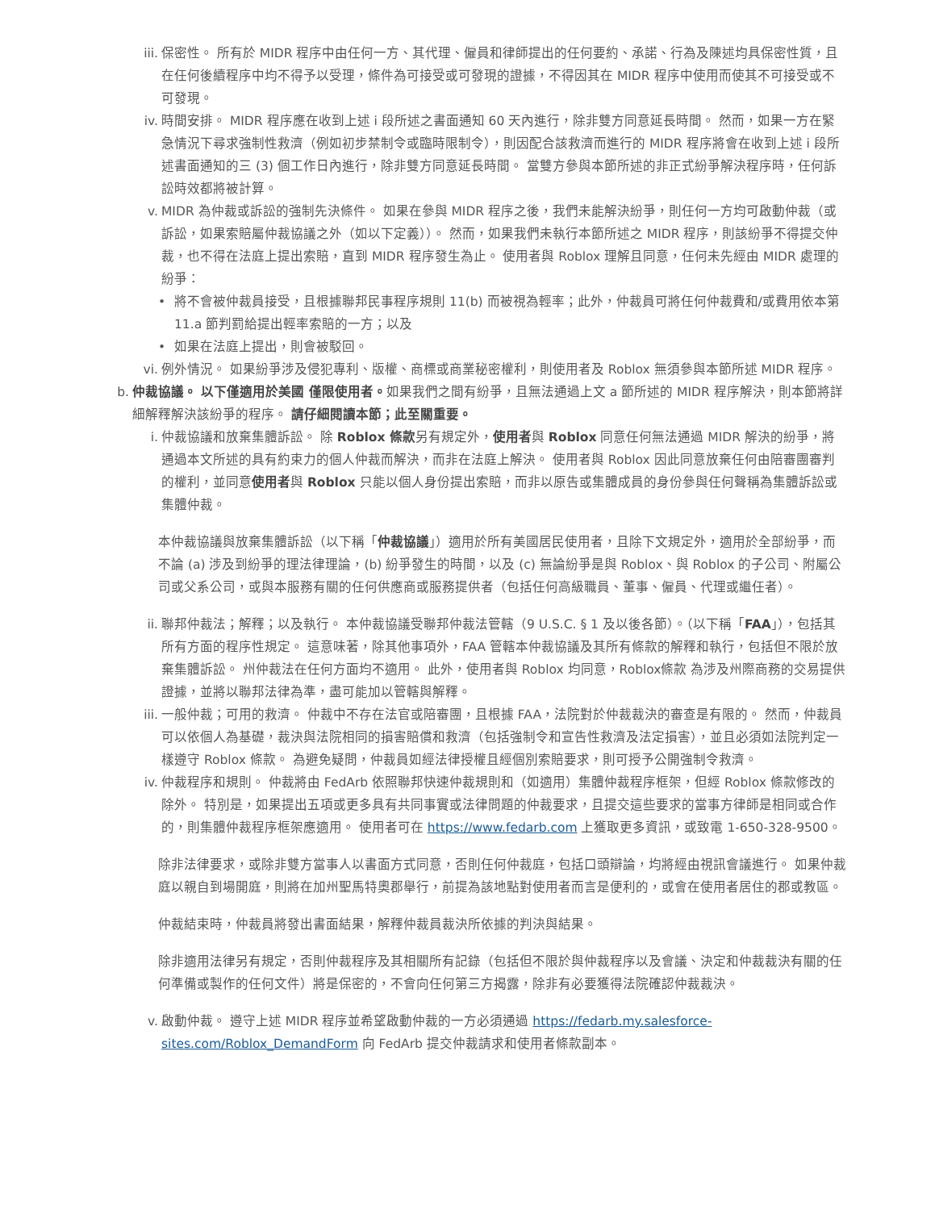iii. 保密性。 所有於 MIDR 程序中由任何一方、其代理、僱員和律師提出的任何要約、承諾、行為及陳述均具保密性質，且在任何後續程序中均不得予以受理，條件為可接受或可發現的證據，不得因其在 MIDR 程序中使用而使其不可接受或不可發現。
iv. 時間安排。 MIDR 程序應在收到上述 i 段所述之書面通知 60 天內進行，除非雙方同意延長時間。 然而，如果一方在緊急情況下尋求強制性救濟（例如初步禁制令或臨時限制令），則因配合該救濟而進行的 MIDR 程序將會在收到上述 i 段所述書面通知的三 (3) 個工作日內進行，除非雙方同意延長時間。 當雙方參與本節所述的非正式紛爭解決程序時，任何訴訟時效都將被計算。
v. MIDR 為仲裁或訴訟的強制先決條件。 如果在參與 MIDR 程序之後，我們未能解決紛爭，則任何一方均可啟動仲裁（或訴訟，如果索賠屬仲裁協議之外（如以下定義））。 然而，如果我們未執行本節所述之 MIDR 程序，則該紛爭不得提交仲裁，也不得在法庭上提出索賠，直到 MIDR 程序發生為止。 使用者與 Roblox 理解且同意，任何未先經由 MIDR 處理的紛爭：
• 將不會被仲裁員接受，且根據聯邦民事程序規則 11(b) 而被視為輕率；此外，仲裁員可將任何仲裁費和/或費用依本第 11.a 節判罰給提出輕率索賠的一方；以及
• 如果在法庭上提出，則會被駁回。
vi. 例外情況。 如果紛爭涉及侵犯專利、版權、商標或商業秘密權利，則使用者及 Roblox 無須參與本節所述 MIDR 程序。
b. 仲裁協議。 以下僅適用於美國 僅限使用者。如果我們之間有紛爭，且無法通過上文 a 節所述的 MIDR 程序解決，則本節將詳細解釋解決該紛爭的程序。 請仔細閱讀本節；此至關重要。
i. 仲裁協議和放棄集體訴訟。 除 Roblox 條款另有規定外，使用者與 Roblox 同意任何無法通過 MIDR 解決的紛爭，將通過本文所述的具有約束力的個人仲裁而解決，而非在法庭上解決。 使用者與 Roblox 因此同意放棄任何由陪審團審判的權利，並同意使用者與 Roblox 只能以個人身份提出索賠，而非以原告或集體成員的身份參與任何聲稱為集體訴訟或集體仲裁。
本仲裁協議與放棄集體訴訟（以下稱「仲裁協議」）適用於所有美國居民使用者，且除下文規定外，適用於全部紛爭，而不論 (a) 涉及到紛爭的理法律理論，(b) 紛爭發生的時間，以及 (c) 無論紛爭是與 Roblox、與 Roblox 的子公司、附屬公司或父系公司，或與本服務有關的任何供應商或服務提供者（包括任何高級職員、董事、僱員、代理或繼任者）。
ii. 聯邦仲裁法；解釋；以及執行。 本仲裁協議受聯邦仲裁法管轄（9 U.S.C. § 1 及以後各節）。（以下稱「FAA」），包括其所有方面的程序性規定。 這意味著，除其他事項外，FAA 管轄本仲裁協議及其所有條款的解釋和執行，包括但不限於放棄集體訴訟。 州仲裁法在任何方面均不適用。 此外，使用者與 Roblox 均同意，Roblox條款 為涉及州際商務的交易提供證據，並將以聯邦法律為準，盡可能加以管轄與解釋。
iii. 一般仲裁；可用的救濟。 仲裁中不存在法官或陪審團，且根據 FAA，法院對於仲裁裁決的審查是有限的。 然而，仲裁員可以依個人為基礎，裁決與法院相同的損害賠償和救濟（包括強制令和宣告性救濟及法定損害），並且必須如法院判定一樣遵守 Roblox 條款。 為避免疑問，仲裁員如經法律授權且經個別索賠要求，則可授予公開強制令救濟。
iv. 仲裁程序和規則。 仲裁將由 FedArb 依照聯邦快速仲裁規則和（如適用）集體仲裁程序框架，但經 Roblox 條款修改的除外。 特別是，如果提出五項或更多具有共同事實或法律問題的仲裁要求，且提交這些要求的當事方律師是相同或合作的，則集體仲裁程序框架應適用。 使用者可在 https://www.fedarb.com 上獲取更多資訊，或致電 1-650-328-9500。
除非法律要求，或除非雙方當事人以書面方式同意，否則任何仲裁庭，包括口頭辯論，均將經由視訊會議進行。 如果仲裁庭以親自到場開庭，則將在加州聖馬特奧郡舉行，前提為該地點對使用者而言是便利的，或會在使用者居住的郡或教區。
仲裁結束時，仲裁員將發出書面結果，解釋仲裁員裁決所依據的判決與結果。
除非適用法律另有規定，否則仲裁程序及其相關所有記錄（包括但不限於與仲裁程序以及會議、決定和仲裁裁決有關的任何準備或製作的任何文件）將是保密的，不會向任何第三方揭露，除非有必要獲得法院確認仲裁裁決。
v. 啟動仲裁。 遵守上述 MIDR 程序並希望啟動仲裁的一方必須通過 https://fedarb.my.salesforce-sites.com/Roblox_DemandForm 向 FedArb 提交仲裁請求和使用者條款副本。